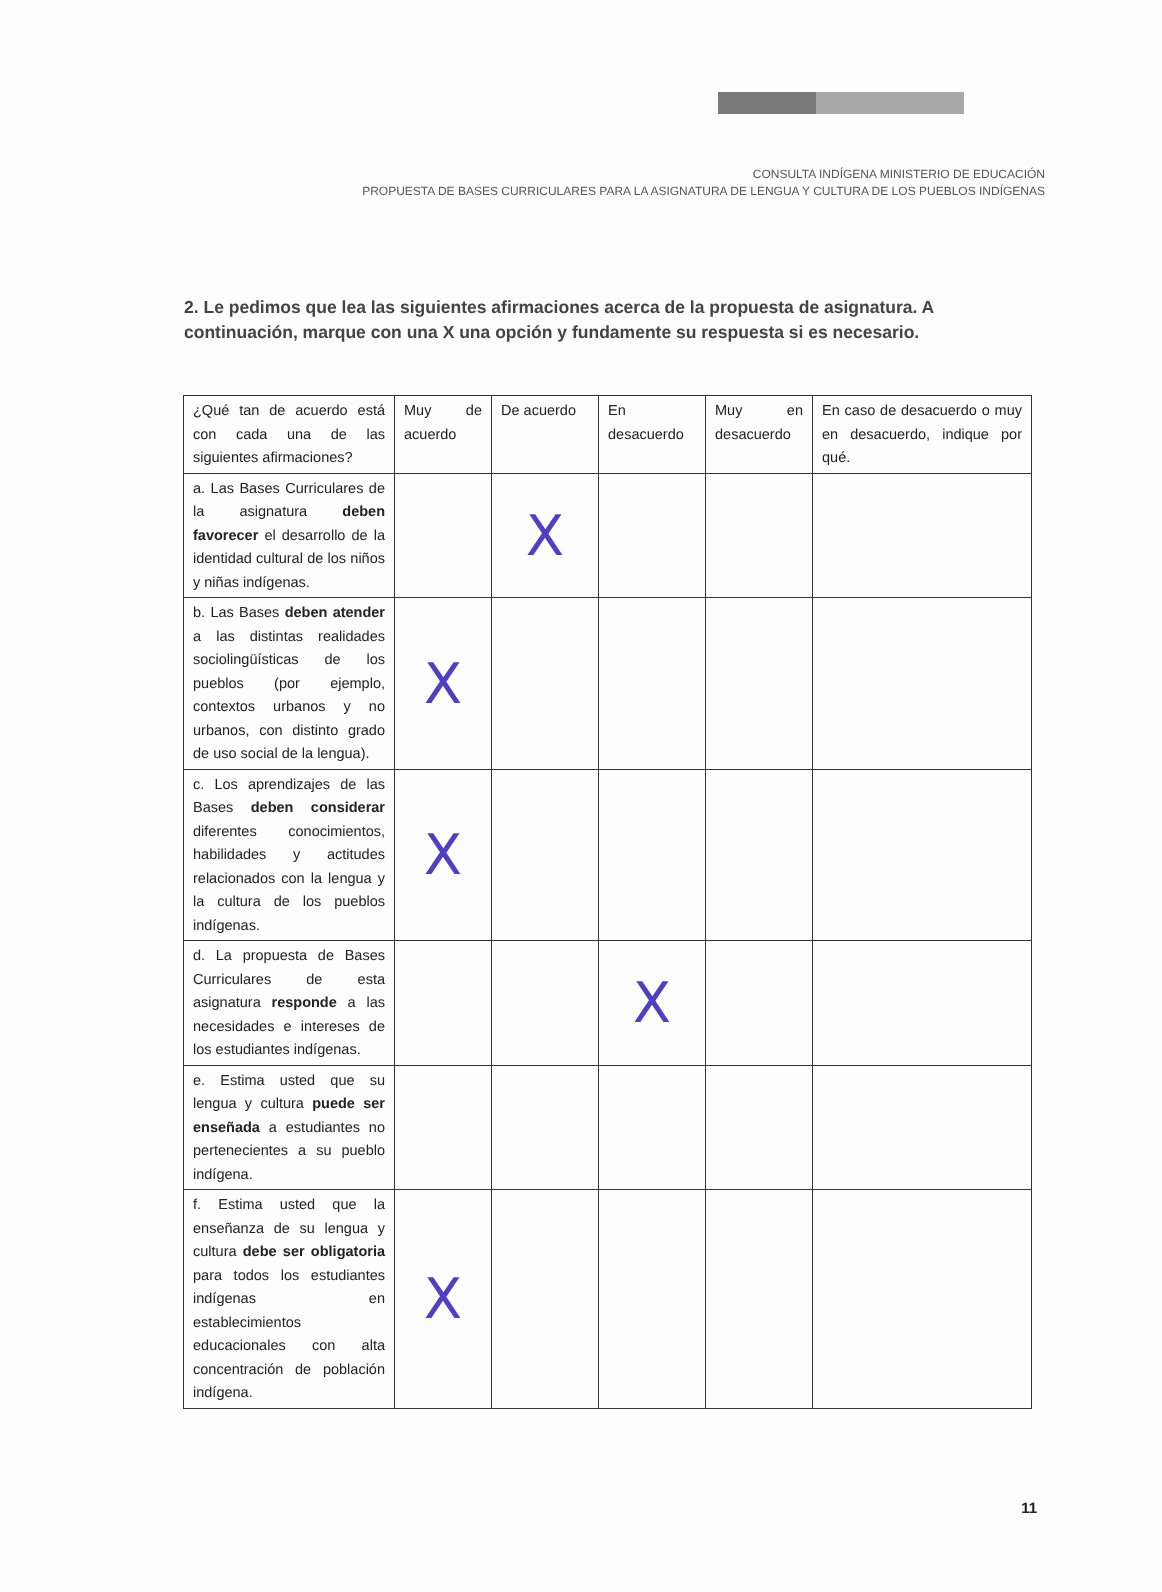CONSULTA INDÍGENA MINISTERIO DE EDUCACIÓN
PROPUESTA DE BASES CURRICULARES PARA LA ASIGNATURA DE LENGUA Y CULTURA DE LOS PUEBLOS INDÍGENAS
2. Le pedimos que lea las siguientes afirmaciones acerca de la propuesta de asignatura. A continuación, marque con una X una opción y fundamente su respuesta si es necesario.
| ¿Qué tan de acuerdo está con cada una de las siguientes afirmaciones? | Muy de acuerdo | De acuerdo | En desacuerdo | Muy en desacuerdo | En caso de desacuerdo o muy en desacuerdo, indique por qué. |
| --- | --- | --- | --- | --- | --- |
| a. Las Bases Curriculares de la asignatura deben favorecer el desarrollo de la identidad cultural de los niños y niñas indígenas. | | X | | | |
| b. Las Bases deben atender a las distintas realidades sociolingüísticas de los pueblos (por ejemplo, contextos urbanos y no urbanos, con distinto grado de uso social de la lengua). | X | | | | |
| c. Los aprendizajes de las Bases deben considerar diferentes conocimientos, habilidades y actitudes relacionados con la lengua y la cultura de los pueblos indígenas. | X | | | | |
| d. La propuesta de Bases Curriculares de esta asignatura responde a las necesidades e intereses de los estudiantes indígenas. | | | X | | |
| e. Estima usted que su lengua y cultura puede ser enseñada a estudiantes no pertenecientes a su pueblo indígena. | | | | | |
| f. Estima usted que la enseñanza de su lengua y cultura debe ser obligatoria para todos los estudiantes indígenas en establecimientos educacionales con alta concentración de población indígena. | X | | | | |
11